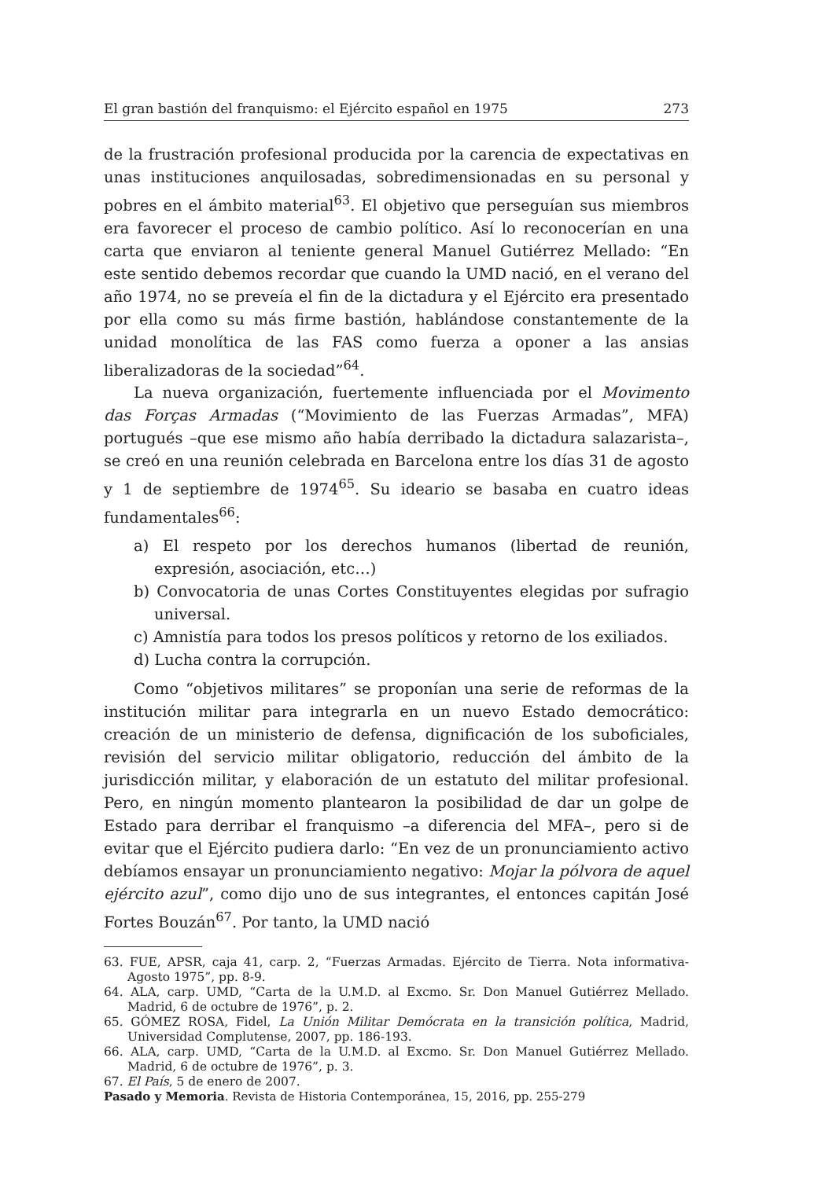El gran bastión del franquismo: el Ejército español en 1975 273
de la frustración profesional producida por la carencia de expectativas en unas instituciones anquilosadas, sobredimensionadas en su personal y pobres en el ámbito material<sup>63</sup>. El objetivo que perseguían sus miembros era favorecer el proceso de cambio político. Así lo reconocerían en una carta que enviaron al teniente general Manuel Gutiérrez Mellado: “En este sentido debemos recordar que cuando la UMD nació, en el verano del año 1974, no se preveía el fin de la dictadura y el Ejército era presentado por ella como su más firme bastión, hablándose constantemente de la unidad monolítica de las FAS como fuerza a oponer a las ansias liberalizadoras de la sociedad”<sup>64</sup>.
La nueva organización, fuertemente influenciada por el Movimento das Forças Armadas (“Movimiento de las Fuerzas Armadas”, MFA) portugués –que ese mismo año había derribado la dictadura salazarista–, se creó en una reunión celebrada en Barcelona entre los días 31 de agosto y 1 de septiembre de 1974<sup>65</sup>. Su ideario se basaba en cuatro ideas fundamentales<sup>66</sup>:
a) El respeto por los derechos humanos (libertad de reunión, expresión, asociación, etc…)
b) Convocatoria de unas Cortes Constituyentes elegidas por sufragio universal.
c) Amnistía para todos los presos políticos y retorno de los exiliados.
d) Lucha contra la corrupción.
Como “objetivos militares” se proponían una serie de reformas de la institución militar para integrarla en un nuevo Estado democrático: creación de un ministerio de defensa, dignificación de los suboficiales, revisión del servicio militar obligatorio, reducción del ámbito de la jurisdicción militar, y elaboración de un estatuto del militar profesional. Pero, en ningún momento plantearon la posibilidad de dar un golpe de Estado para derribar el franquismo –a diferencia del MFA–, pero si de evitar que el Ejército pudiera darlo: “En vez de un pronunciamiento activo debíamos ensayar un pronunciamiento negativo: Mojar la pólvora de aquel ejército azul”, como dijo uno de sus integrantes, el entonces capitán José Fortes Bouzán<sup>67</sup>. Por tanto, la UMD nació
63. FUE, APSR, caja 41, carp. 2, “Fuerzas Armadas. Ejército de Tierra. Nota informativa-Agosto 1975”, pp. 8-9.
64. ALA, carp. UMD, “Carta de la U.M.D. al Excmo. Sr. Don Manuel Gutiérrez Mellado. Madrid, 6 de octubre de 1976”, p. 2.
65. GÓMEZ ROSA, Fidel, La Unión Militar Demócrata en la transición política, Madrid, Universidad Complutense, 2007, pp. 186-193.
66. ALA, carp. UMD, “Carta de la U.M.D. al Excmo. Sr. Don Manuel Gutiérrez Mellado. Madrid, 6 de octubre de 1976”, p. 3.
67. El País, 5 de enero de 2007.
Pasado y Memoria. Revista de Historia Contemporánea, 15, 2016, pp. 255-279